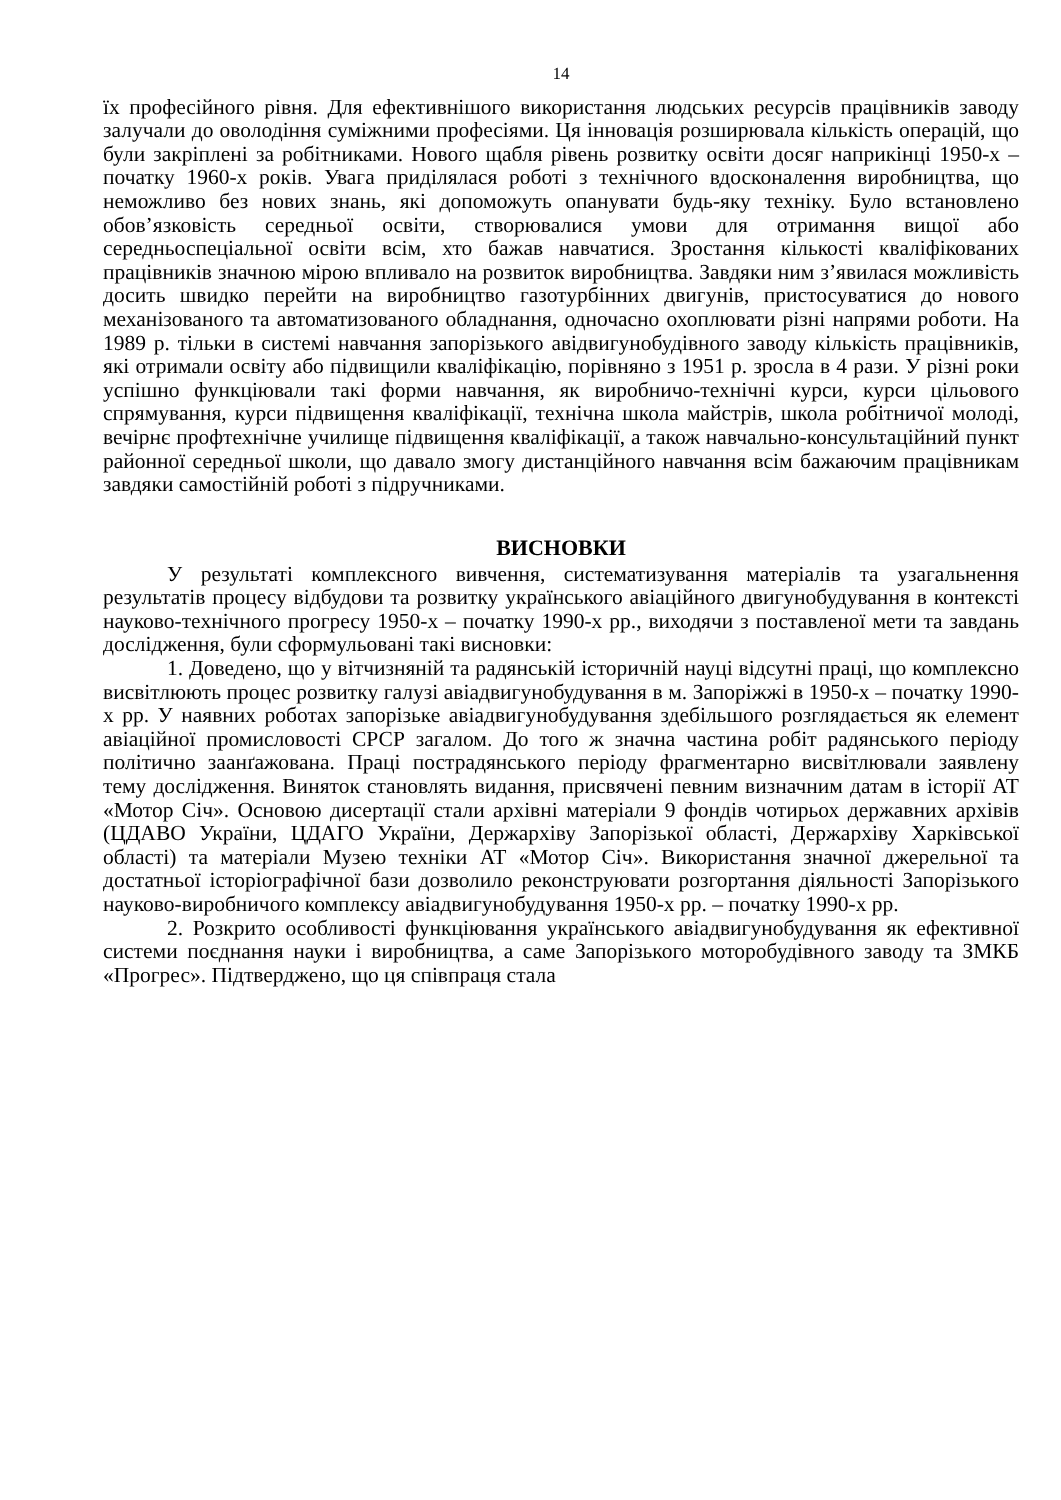14
їх професійного рівня. Для ефективнішого використання людських ресурсів працівників заводу залучали до оволодіння суміжними професіями. Ця інновація розширювала кількість операцій, що були закріплені за робітниками. Нового щабля рівень розвитку освіти досяг наприкінці 1950-х – початку 1960-х років. Увага приділялася роботі з технічного вдосконалення виробництва, що неможливо без нових знань, які допоможуть опанувати будь-яку техніку. Було встановлено обов’язковість середньої освіти, створювалися умови для отримання вищої або середньоспеціальної освіти всім, хто бажав навчатися. Зростання кількості кваліфікованих працівників значною мірою впливало на розвиток виробництва. Завдяки ним з’явилася можливість досить швидко перейти на виробництво газотурбінних двигунів, пристосуватися до нового механізованого та автоматизованого обладнання, одночасно охоплювати різні напрями роботи. На 1989 р. тільки в системі навчання запорізького авідвигунобудівного заводу кількість працівників, які отримали освіту або підвищили кваліфікацію, порівняно з 1951 р. зросла в 4 рази. У різні роки успішно функціювали такі форми навчання, як виробничо-технічні курси, курси цільового спрямування, курси підвищення кваліфікації, технічна школа майстрів, школа робітничої молоді, вечірнє профтехнічне училище підвищення кваліфікації, а також навчально-консультаційний пункт районної середньої школи, що давало змогу дистанційного навчання всім бажаючим працівникам завдяки самостійній роботі з підручниками.
ВИСНОВКИ
У результаті комплексного вивчення, систематизування матеріалів та узагальнення результатів процесу відбудови та розвитку українського авіаційного двигунобудування в контексті науково-технічного прогресу 1950-х – початку 1990-х рр., виходячи з поставленої мети та завдань дослідження, були сформульовані такі висновки:
1. Доведено, що у вітчизняній та радянській історичній науці відсутні праці, що комплексно висвітлюють процес розвитку галузі авіадвигунобудування в м. Запоріжжі в 1950-х – початку 1990-х рр. У наявних роботах запорізьке авіадвигунобудування здебільшого розглядається як елемент авіаційної промисловості СРСР загалом. До того ж значна частина робіт радянського періоду політично заанґажована. Праці пострадянського періоду фрагментарно висвітлювали заявлену тему дослідження. Виняток становлять видання, присвячені певним визначним датам в історії АТ «Мотор Січ». Основою дисертації стали архівні матеріали 9 фондів чотирьох державних архівів (ЦДАВО України, ЦДАГО України, Держархіву Запорізької області, Держархіву Харківської області) та матеріали Музею техніки АТ «Мотор Січ». Використання значної джерельної та достатньої історіографічної бази дозволило реконструювати розгортання діяльності Запорізького науково-виробничого комплексу авіадвигунобудування 1950-х рр. – початку 1990-х рр.
2. Розкрито особливості функціювання українського авіадвигунобудування як ефективної системи поєднання науки і виробництва, а саме Запорізького моторобудівного заводу та ЗМКБ «Прогрес». Підтверджено, що ця співпраця стала